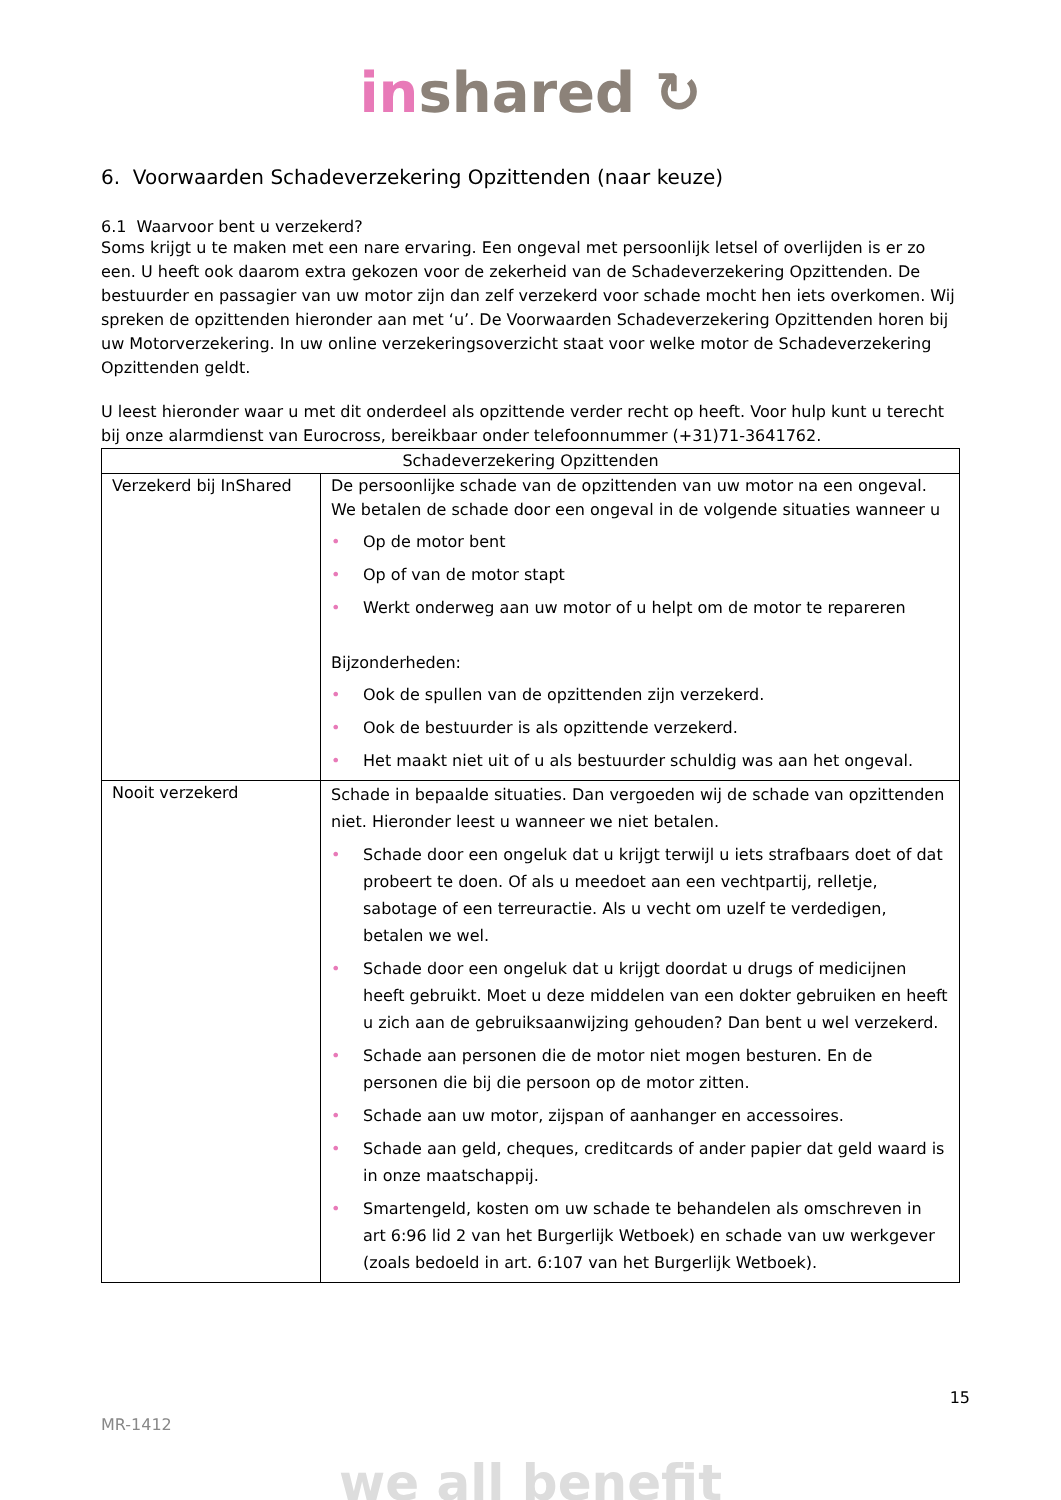in shared ↻
6. Voorwaarden Schadeverzekering Opzittenden (naar keuze)
6.1 Waarvoor bent u verzekerd?
Soms krijgt u te maken met een nare ervaring. Een ongeval met persoonlijk letsel of overlijden is er zo een. U heeft ook daarom extra gekozen voor de zekerheid van de Schadeverzekering Opzittenden. De bestuurder en passagier van uw motor zijn dan zelf verzekerd voor schade mocht hen iets overkomen. Wij spreken de opzittenden hieronder aan met ‘u’. De Voorwaarden Schadeverzekering Opzittenden horen bij uw Motorverzekering. In uw online verzekeringsoverzicht staat voor welke motor de Schadeverzekering Opzittenden geldt.
U leest hieronder waar u met dit onderdeel als opzittende verder recht op heeft. Voor hulp kunt u terecht bij onze alarmdienst van Eurocross, bereikbaar onder telefoonnummer (+31)71-3641762.
| Schadeverzekering Opzittenden | |
| --- | --- |
| Verzekerd bij InShared | De persoonlijke schade van de opzittenden van uw motor na een ongeval. We betalen de schade door een ongeval in de volgende situaties wanneer u • Op de motor bent • Op of van de motor stapt • Werkt onderweg aan uw motor of u helpt om de motor te repareren Bijzonderheden: • Ook de spullen van de opzittenden zijn verzekerd. • Ook de bestuurder is als opzittende verzekerd. • Het maakt niet uit of u als bestuurder schuldig was aan het ongeval. |
| Nooit verzekerd | Schade in bepaalde situaties. Dan vergoeden wij de schade van opzittenden niet. Hieronder leest u wanneer we niet betalen. • Schade door een ongeluk dat u krijgt terwijl u iets strafbaars doet of dat probeert te doen. Of als u meedoet aan een vechtpartij, relletje, sabotage of een terreuractie. Als u vecht om uzelf te verdedigen, betalen we wel. • Schade door een ongeluk dat u krijgt doordat u drugs of medicijnen heeft gebruikt. Moet u deze middelen van een dokter gebruiken en heeft u zich aan de gebruiksaanwijzing gehouden? Dan bent u wel verzekerd. • Schade aan personen die de motor niet mogen besturen. En de personen die bij die persoon op de motor zitten. • Schade aan uw motor, zijspan of aanhanger en accessoires. • Schade aan geld, cheques, creditcards of ander papier dat geld waard is in onze maatschappij. • Smartengeld, kosten om uw schade te behandelen als omschreven in art 6:96 lid 2 van het Burgerlijk Wetboek) en schade van uw werkgever (zoals bedoeld in art. 6:107 van het Burgerlijk Wetboek). |
15
MR-1412
we all benefit